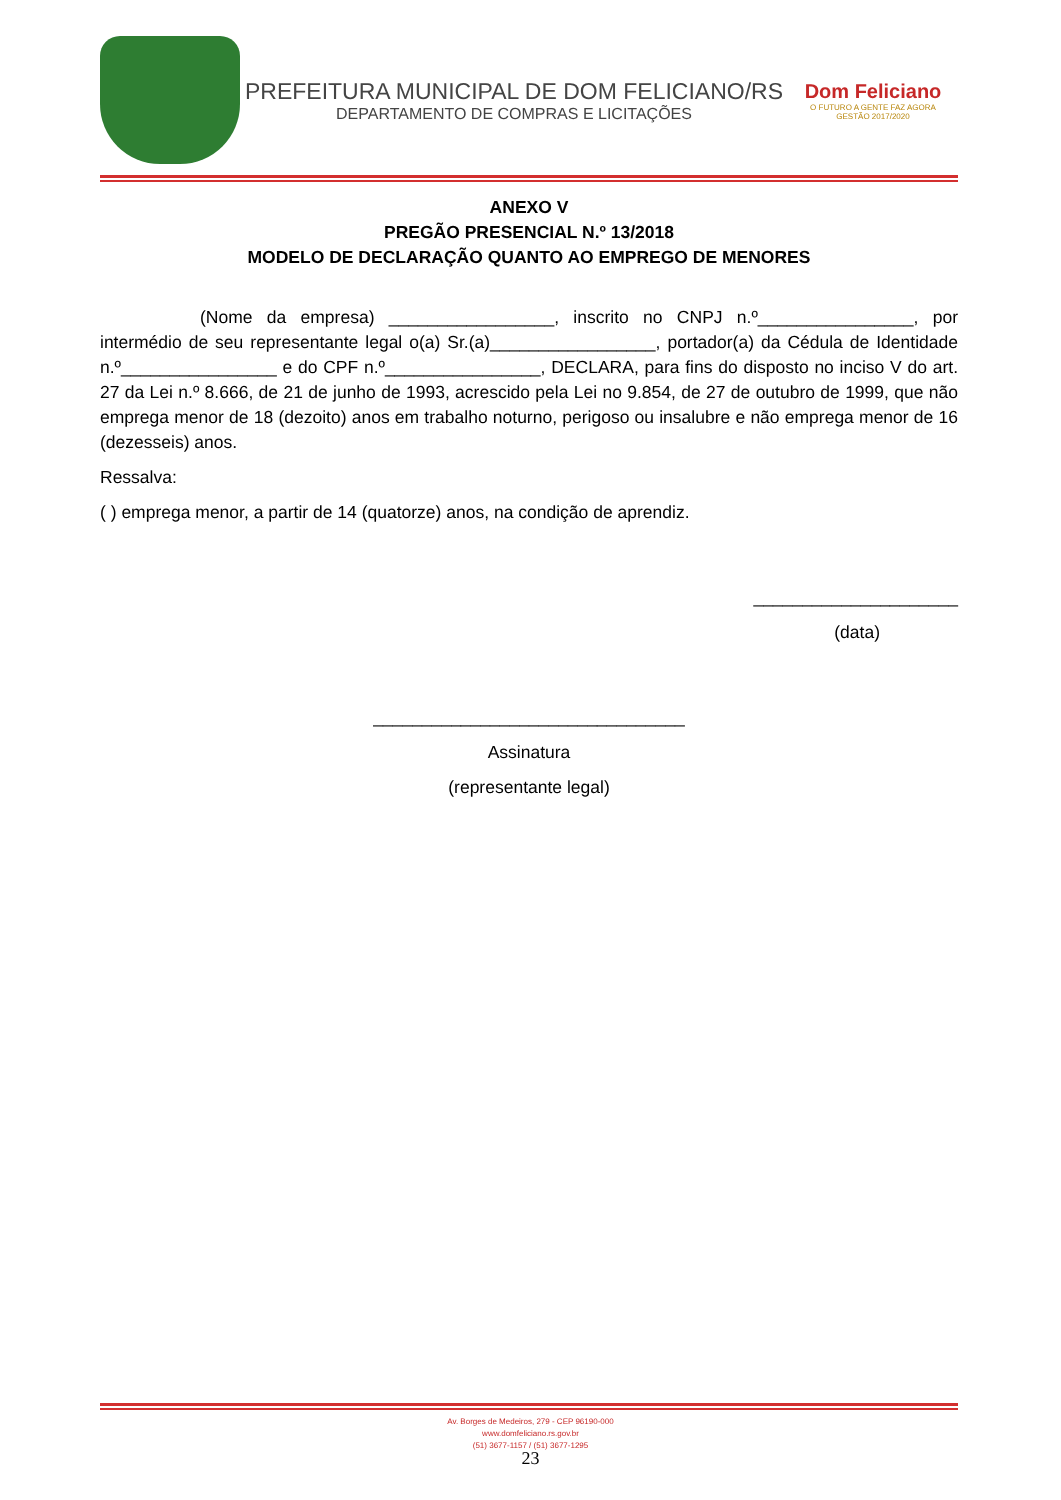PREFEITURA MUNICIPAL DE DOM FELICIANO/RS
DEPARTAMENTO DE COMPRAS E LICITAÇÕES
Dom Feliciano
O FUTURO A GENTE FAZ AGORA
GESTÃO 2017/2020
ANEXO V
PREGÃO PRESENCIAL N.º 13/2018
MODELO DE DECLARAÇÃO QUANTO AO EMPREGO DE MENORES
(Nome da empresa) _________________, inscrito no CNPJ n.º________________, por intermédio de seu representante legal o(a) Sr.(a)_________________, portador(a) da Cédula de Identidade n.º________________ e do CPF n.º________________, DECLARA, para fins do disposto no inciso V do art. 27 da Lei n.º 8.666, de 21 de junho de 1993, acrescido pela Lei no 9.854, de 27 de outubro de 1999, que não emprega menor de 18 (dezoito) anos em trabalho noturno, perigoso ou insalubre e não emprega menor de 16 (dezesseis) anos.
Ressalva:
( ) emprega menor, a partir de 14 (quatorze) anos, na condição de aprendiz.
_____________________
(data)
________________________________
Assinatura
(representante legal)
Av. Borges de Medeiros, 279 - CEP 96190-000
www.domfeliciano.rs.gov.br
(51) 3677-1157 / (51) 3677-1295
23